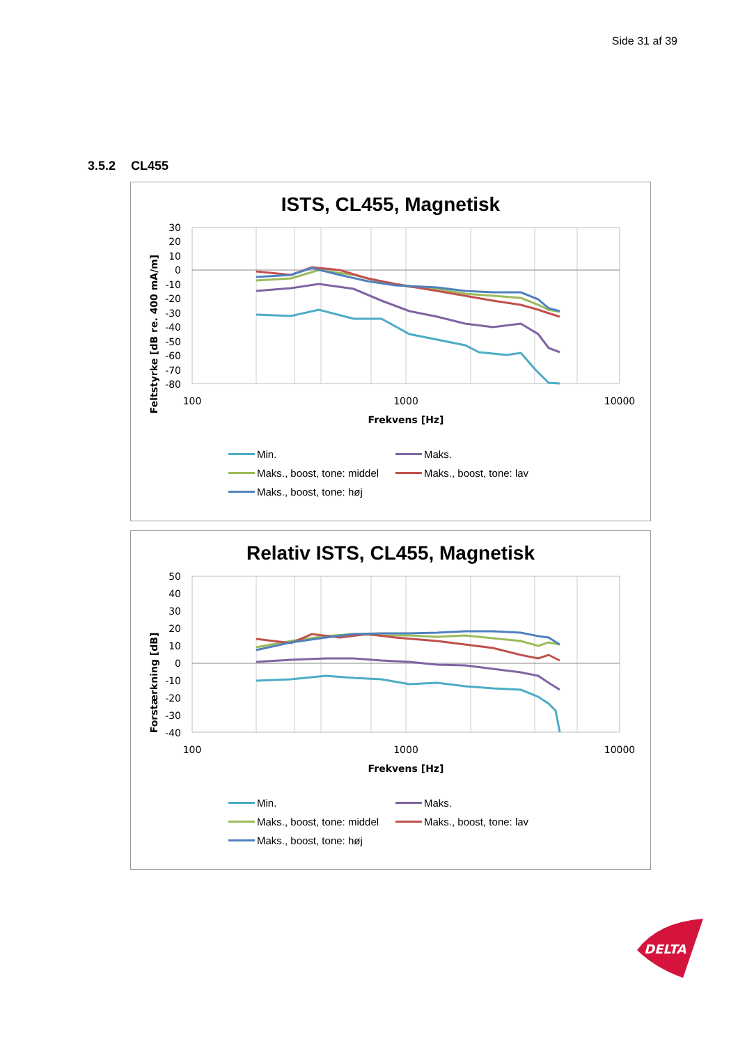Side 31 af 39
3.5.2 CL455
ISTS, CL455, Magnetisk
Feltstyrke [dB re. 400 mA/m]
30
20
10
0
-10
-20
-30
-40
-50
-60
-70
-80
100
1000
10000
Frekvens [Hz]
Min.
Maks.
Maks., boost, tone: middel
Maks., boost, tone: lav
Maks., boost, tone: høj
Relativ ISTS, CL455, Magnetisk
Forstærkning [dB]
50
40
30
20
10
0
-10
-20
-30
-40
100
1000
10000
Frekvens [Hz]
Min.
Maks.
Maks., boost, tone: middel
Maks., boost, tone: lav
Maks., boost, tone: høj
DELTA